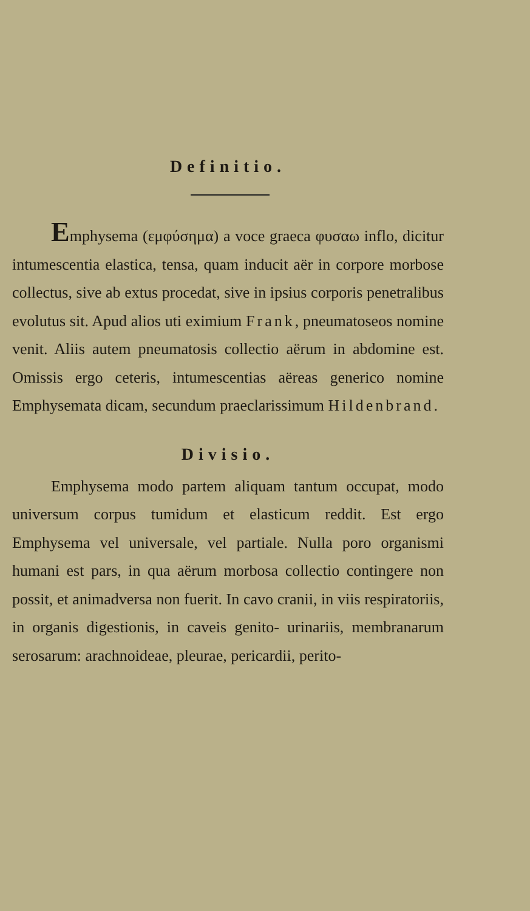Definitio.
Emphysema (εμφύσημα) a voce graeca φυσαω inflo, dicitur intumescentia elastica, tensa, quam inducit aër in corpore morbose collectus, sive ab extus procedat, sive in ipsius corporis penetralibus evolutus sit. Apud alios uti eximium Frank, pneumatoseos nomine venit. Aliis autem pneumatosis collectio aërum in abdomine est. Omissis ergo ceteris, intumescentias aëreas generico nomine Emphysemata dicam, secundum praeclarissimum Hildenbrand.
Divisio.
Emphysema modo partem aliquam tantum occupat, modo universum corpus tumidum et elasticum reddit. Est ergo Emphysema vel universale, vel partiale. Nulla poro organismi humani est pars, in qua aërum morbosa collectio contingere non possit, et animadversa non fuerit. In cavo cranii, in viis respiratoriis, in organis digestionis, in caveis genito- urinariis, membranarum serosarum: arachnoideae, pleurae, pericardii, perito-